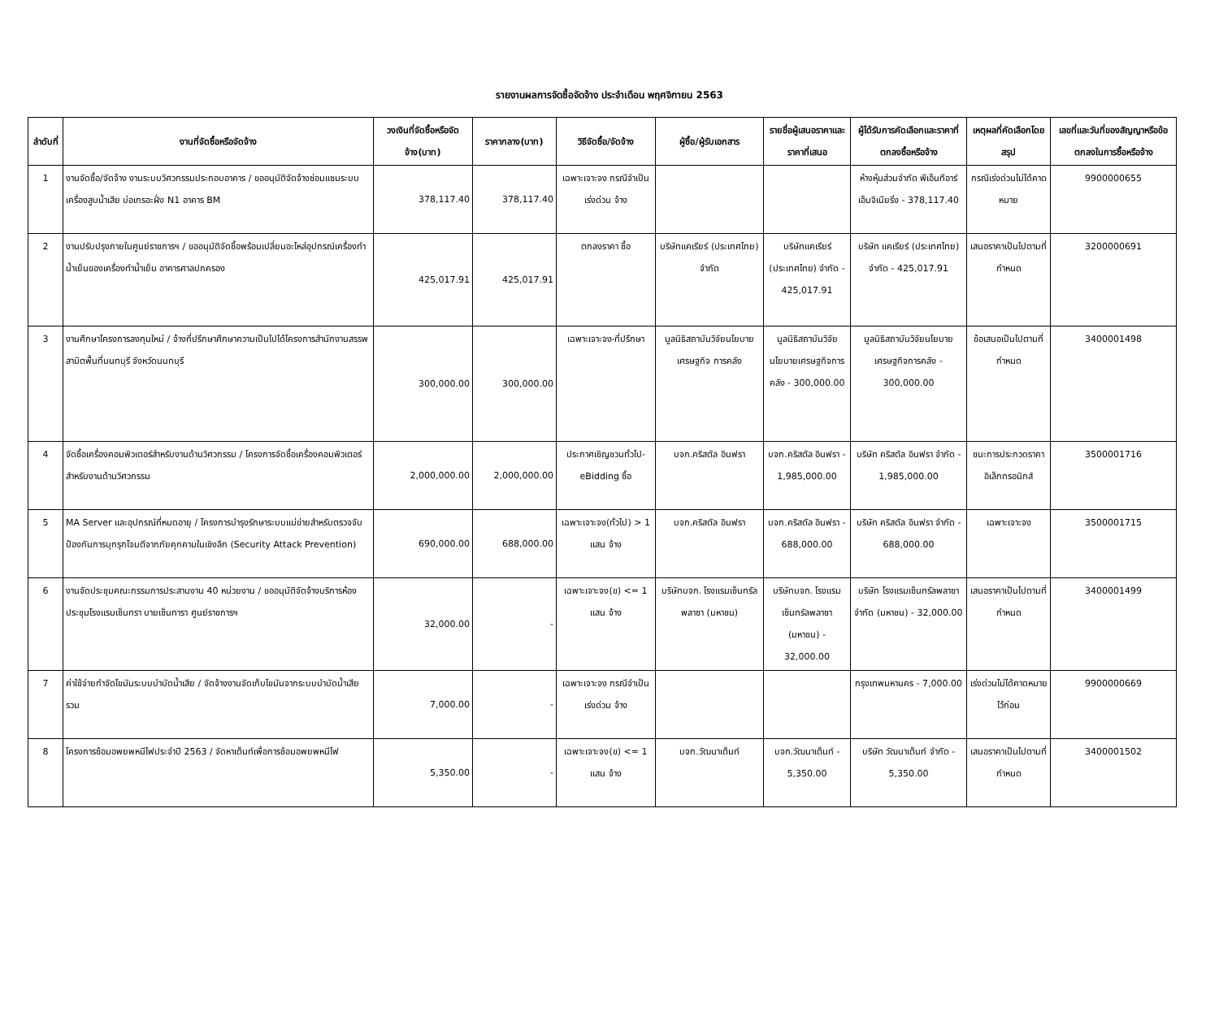รายงานผลการจัดซื้อจัดจ้าง ประจำเดือน พฤศจิกายน 2563
| ลำดับที่ | งานที่จัดซื้อหรือจัดจ้าง | วงเงินที่จัดซื้อหรือจัดจ้าง(บาท) | ราคากลาง(บาท) | วิธีจัดซื้อ/จัดจ้าง | ผู้ซื้อ/ผู้รับเอกสาร | รายชื่อผู้เสนอราคาและราคาที่เสนอ | ผู้ได้รับการคัดเลือกและราคาที่ตกลงซื้อหรือจ้าง | เหตุผลที่คัดเลือกโดยสรุป | เลขที่และวันที่ของสัญญาหรือข้อตกลงในการซื้อหรือจ้าง |
| --- | --- | --- | --- | --- | --- | --- | --- | --- | --- |
| 1 | งานจัดซื้อ/จัดจ้าง งานระบบวิศวกรรมประกอบอาคาร / ขออนุมัติจัดจ้างซ่อมแซมระบบเครื่องสูบน้ำเสีย บ่อเกรอะฝั่ง N1 อาคาร BM | 378,117.40 | 378,117.40 | เฉพาะเจาะจง กรณีจำเป็นเร่งด่วน จ้าง | | | ห้างหุ้นส่วนจำกัด พีเอ็นทีอาร์ เอ็นจิเนียริ่ง - 378,117.40 | กรณีเร่งด่วนไม่ได้คาดหมาย | 9900000655 |
| 2 | งานปรับปรุงภายในศูนย์ราชการฯ / ขออนุมัติจัดซื้อพร้อมเปลี่ยนอะไหล่อุปกรณ์เครื่องทำน้ำเย็นของเครื่องทำน้ำเย็น อาคารศาลปกครอง | 425,017.91 | 425,017.91 | ตกลงราคา ซื้อ | บริษัทแคเรียร์ (ประเทศไทย) จำกัด | บริษัทแคเรียร์ (ประเทศไทย) จำกัด - 425,017.91 | บริษัท แคเรียร์ (ประเทศไทย) จำกัด - 425,017.91 | เสนอราคาเป็นไปตามที่กำหนด | 3200000691 |
| 3 | งานศึกษาโครงการลงทุนใหม่ / จ้างที่ปรึกษาศึกษาความเป็นไปได้โครงการสำนักงานสรรพสามิตพื้นที่นนทบุรี จังหวัดนนทบุรี | 300,000.00 | 300,000.00 | เฉพาะเจาะจง-ที่ปรึกษา | มูลนิธิสถาบันวิจัยนโยบายเศรษฐกิจ การคลัง | มูลนิธิสถาบันวิจัยนโยบายเศรษฐกิจการคลัง - 300,000.00 | มูลนิธิสถาบันวิจัยนโยบายเศรษฐกิจการคลัง - 300,000.00 | ข้อเสนอเป็นไปตามที่กำหนด | 3400001498 |
| 4 | จัดซื้อเครื่องคอมพิวเตอร์สำหรับงานด้านวิศวกรรม / โครงการจัดซื้อเครื่องคอมพิวเตอร์สำหรับงานด้านวิศวกรรม | 2,000,000.00 | 2,000,000.00 | ประกาศเชิญชวนทั่วไป-eBidding ซื้อ | บจก.คริสตัล อินฟรา | บจก.คริสตัล อินฟรา - 1,985,000.00 | บริษัท คริสตัล อินฟรา จำกัด - 1,985,000.00 | ชนะการประกวดราคาอิเล็กทรอนิกส์ | 3500001716 |
| 5 | MA Server และอุปกรณ์ที่หมดอายุ / โครงการบำรุงรักษาระบบแม่ข่ายสำหรับตรวจจับป้องกันการบุกรุกโจมตีจากภัยคุกคามในเชิงลึก (Security Attack Prevention) | 690,000.00 | 688,000.00 | เฉพาะเจาะจง(ทั่วไป) > 1 แสน จ้าง | บจก.คริสตัล อินฟรา | บจก.คริสตัล อินฟรา - 688,000.00 | บริษัท คริสตัล อินฟรา จำกัด - 688,000.00 | เฉพาะเจาะจง | 3500001715 |
| 6 | งานจัดประชุมคณะกรรมการประสานงาน 40 หน่วยงาน / ขออนุมัติจัดจ้างบริการห้องประชุมโรงแรมเซ็นทรา บายเซ็นทารา ศูนย์ราชการฯ | 32,000.00 | - | เฉพาะเจาะจง(ข) <= 1 แสน จ้าง | บริษัทบจก. โรงแรมเซ็นทรัลพลาซา (มหาชน) | บริษัทบจก. โรงแรมเซ็นทรัลพลาซา (มหาชน) - 32,000.00 | บริษัท โรงแรมเซ็นทรัลพลาซา จำกัด (มหาชน) - 32,000.00 | เสนอราคาเป็นไปตามที่กำหนด | 3400001499 |
| 7 | ค่าใช้จ่ายกำจัดไขมันระบบบำบัดน้ำเสีย / จัดจ้างงานจัดเก็บไขมันจากระบบบำบัดน้ำเสียรวม | 7,000.00 | - | เฉพาะเจาะจง กรณีจำเป็นเร่งด่วน จ้าง | | | กรุงเทพมหานคร - 7,000.00 | เร่งด่วนไม่ได้คาดหมายไว้ก่อน | 9900000669 |
| 8 | โครงการซ้อมอพยพหนีไฟประจำปี 2563 / จัดหาเต็นท์เพื่อการซ้อมอพยพหนีไฟ | 5,350.00 | - | เฉพาะเจาะจง(ข) <= 1 แสน จ้าง | บจก.วัฒนาเต็นท์ | บจก.วัฒนาเต็นท์ - 5,350.00 | บริษัท วัฒนาเต็นท์ จำกัด - 5,350.00 | เสนอราคาเป็นไปตามที่กำหนด | 3400001502 |